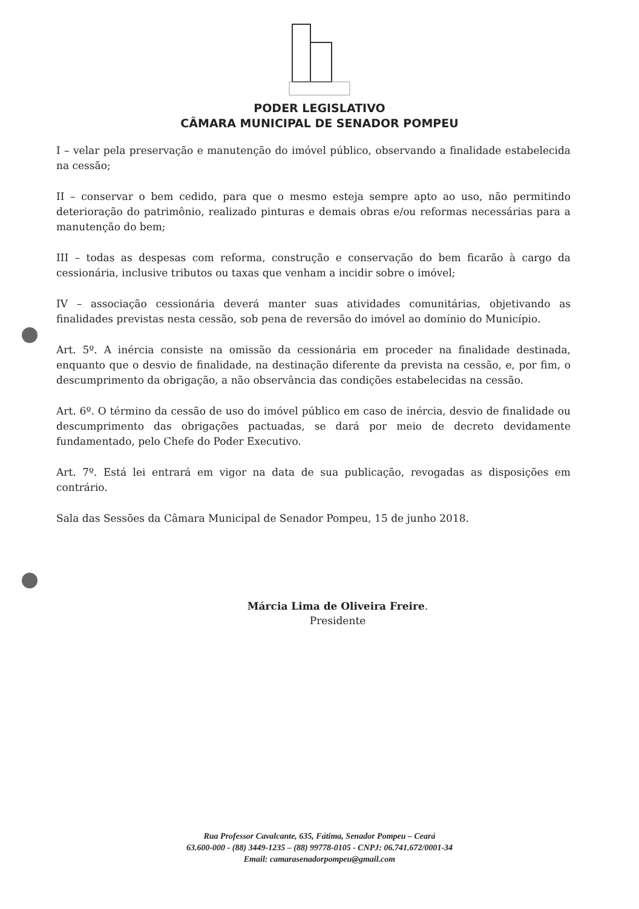PODER LEGISLATIVO
CÂMARA MUNICIPAL DE SENADOR POMPEU
I – velar pela preservação e manutenção do imóvel público, observando a finalidade estabelecida na cessão;
II – conservar o bem cedido, para que o mesmo esteja sempre apto ao uso, não permitindo deterioração do patrimônio, realizado pinturas e demais obras e/ou reformas necessárias para a manutenção do bem;
III – todas as despesas com reforma, construção e conservação do bem ficarão à cargo da cessionária, inclusive tributos ou taxas que venham a incidir sobre o imóvel;
IV – associação cessionária deverá manter suas atividades comunitárias, objetivando as finalidades previstas nesta cessão, sob pena de reversão do imóvel ao domínio do Município.
Art. 5º. A inércia consiste na omissão da cessionária em proceder na finalidade destinada, enquanto que o desvio de finalidade, na destinação diferente da prevista na cessão, e, por fim, o descumprimento da obrigação, a não observância das condições estabelecidas na cessão.
Art. 6º. O término da cessão de uso do imóvel público em caso de inércia, desvio de finalidade ou descumprimento das obrigações pactuadas, se dará por meio de decreto devidamente fundamentado, pelo Chefe do Poder Executivo.
Art. 7º. Está lei entrará em vigor na data de sua publicação, revogadas as disposições em contrário.
Sala das Sessões da Câmara Municipal de Senador Pompeu, 15 de junho 2018.
Márcia Lima de Oliveira Freire.
Presidente
Rua Professor Cavalcante, 635, Fátima, Senador Pompeu – Ceará
63.600-000 - (88) 3449-1235 – (88) 99778-0105 - CNPJ: 06.741.672/0001-34
Email: camarasenadorpompeu@gmail.com